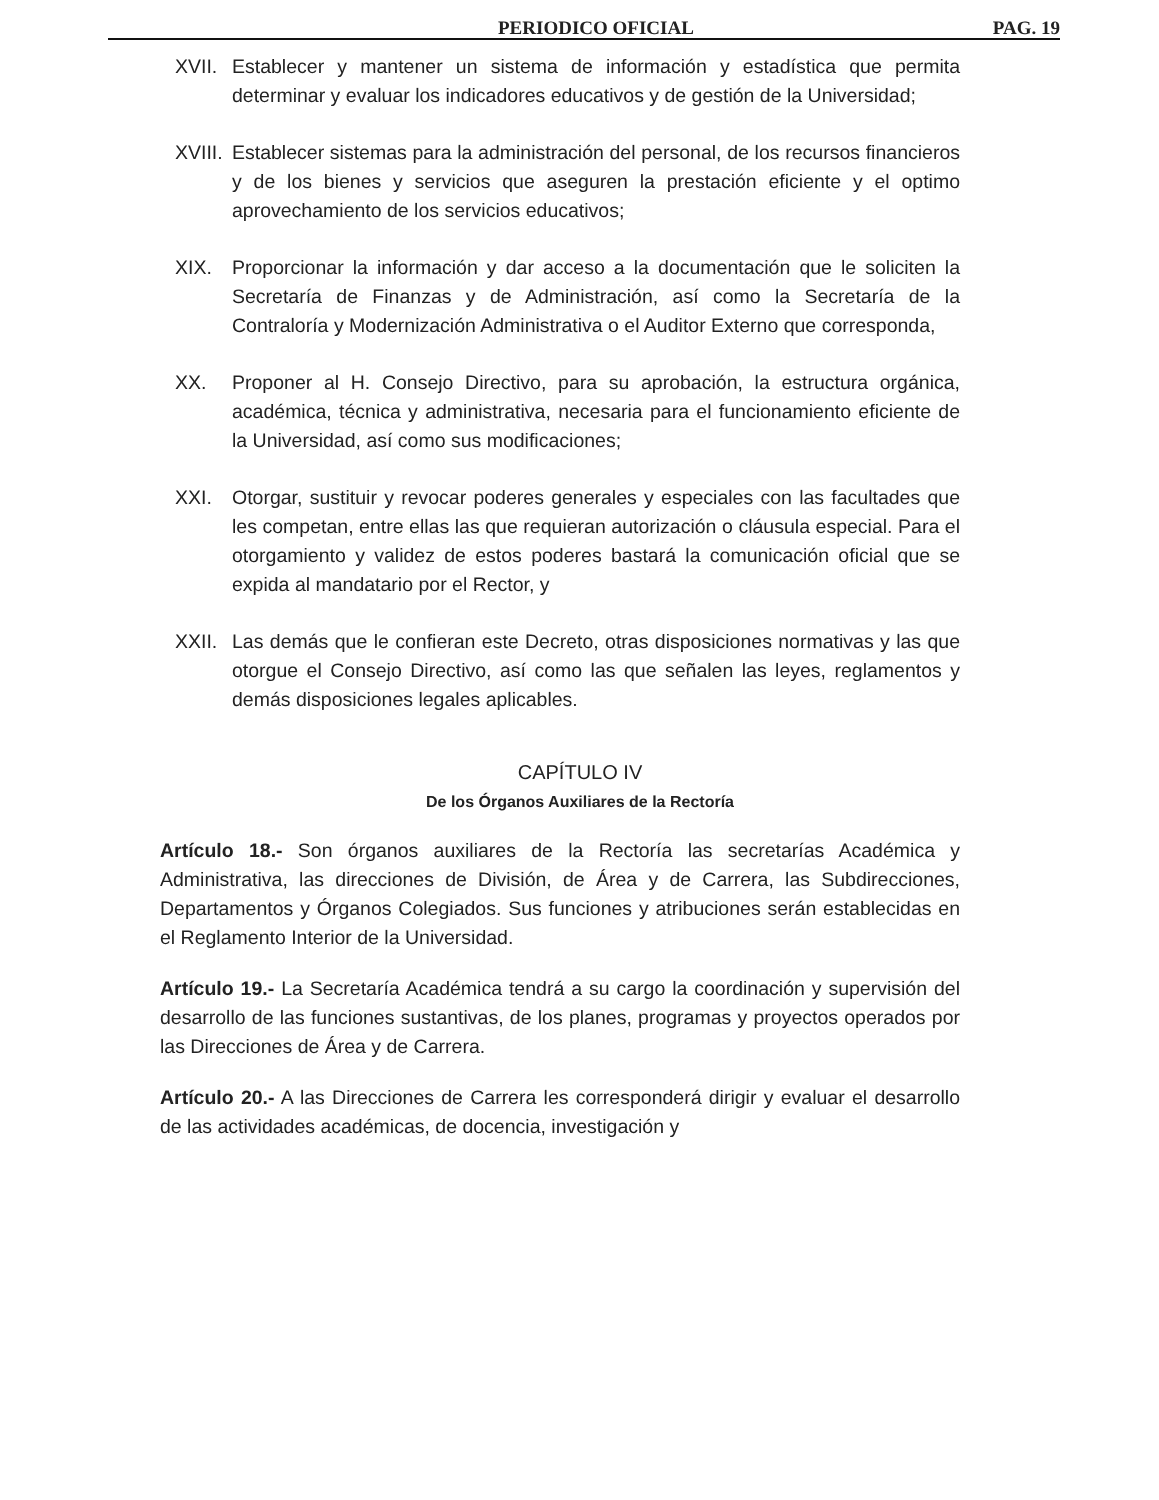PERIODICO OFICIAL PAG. 19
XVII.
Establecer y mantener un sistema de información y estadística que permita determinar y evaluar los indicadores educativos y de gestión de la Universidad;
XVIII.
Establecer sistemas para la administración del personal, de los recursos financieros y de los bienes y servicios que aseguren la prestación eficiente y el optimo aprovechamiento de los servicios educativos;
XIX. Proporcionar la información y dar acceso a la documentación que le soliciten la Secretaría de Finanzas y de Administración, así como la Secretaría de la Contraloría y Modernización Administrativa o el Auditor Externo que corresponda,
XX. Proponer al H. Consejo Directivo, para su aprobación, la estructura orgánica, académica, técnica y administrativa, necesaria para el funcionamiento eficiente de la Universidad, así como sus modificaciones;
XXI. Otorgar, sustituir y revocar poderes generales y especiales con las facultades que les competan, entre ellas las que requieran autorización o cláusula especial. Para el otorgamiento y validez de estos poderes bastará la comunicación oficial que se expida al mandatario por el Rector, y
XXII.
Las demás que le confieran este Decreto, otras disposiciones normativas y las que otorgue el Consejo Directivo, así como las que señalen las leyes, reglamentos y demás disposiciones legales aplicables.
CAPÍTULO IV
De los Órganos Auxiliares de la Rectoría
Artículo 18.- Son órganos auxiliares de la Rectoría las secretarías Académica y Administrativa, las direcciones de División, de Área y de Carrera, las Subdirecciones, Departamentos y Órganos Colegiados. Sus funciones y atribuciones serán establecidas en el Reglamento Interior de la Universidad.
Artículo 19.- La Secretaría Académica tendrá a su cargo la coordinación y supervisión del desarrollo de las funciones sustantivas, de los planes, programas y proyectos operados por las Direcciones de Área y de Carrera.
Artículo 20.- A las Direcciones de Carrera les corresponderá dirigir y evaluar el desarrollo de las actividades académicas, de docencia, investigación y